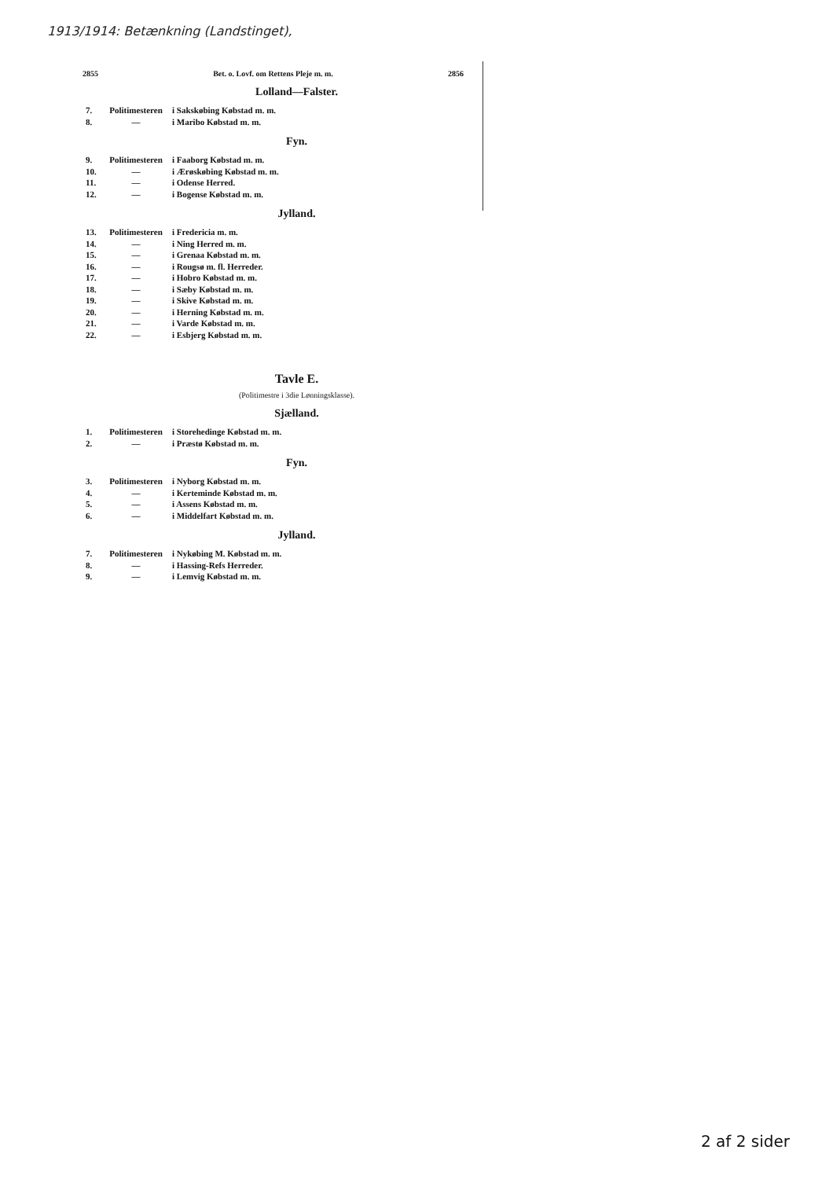1913/1914: Betænkning (Landstinget),
2855 Bet. o. Lovf. om Rettens Pleje m. m. 2856
Lolland—Falster.
| 7. | Politimesteren | i Sakskøbing Købstad m. m. |
| 8. | — | i Maribo Købstad m. m. |
Fyn.
| 9. | Politimesteren | i Faaborg Købstad m. m. |
| 10. | — | i Ærøskøbing Købstad m. m. |
| 11. | — | i Odense Herred. |
| 12. | — | i Bogense Købstad m. m. |
Jylland.
| 13. | Politimesteren | i Fredericia m. m. |
| 14. | — | i Ning Herred m. m. |
| 15. | — | i Grenaa Købstad m. m. |
| 16. | — | i Rougsø m. fl. Herreder. |
| 17. | — | i Hobro Købstad m. m. |
| 18. | — | i Sæby Købstad m. m. |
| 19. | — | i Skive Købstad m. m. |
| 20. | — | i Herning Købstad m. m. |
| 21. | — | i Varde Købstad m. m. |
| 22. | — | i Esbjerg Købstad m. m. |
Tavle E.
(Politimestre i 3die Lønningsklasse).
Sjælland.
| 1. | Politimesteren | i Storehedinge Købstad m. m. |
| 2. | — | i Præstø Købstad m. m. |
Fyn.
| 3. | Politimesteren | i Nyborg Købstad m. m. |
| 4. | — | i Kerteminde Købstad m. m. |
| 5. | — | i Assens Købstad m. m. |
| 6. | — | i Middelfart Købstad m. m. |
Jylland.
| 7. | Politimesteren | i Nykøbing M. Købstad m. m. |
| 8. | — | i Hassing-Refs Herreder. |
| 9. | — | i Lemvig Købstad m. m. |
2 af 2 sider